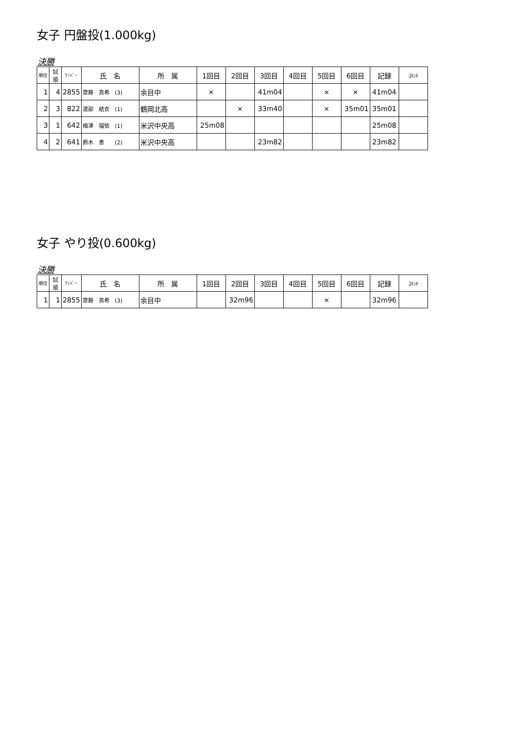女子 円盤投(1.000kg)
決勝
| 順位 | 試 順 | ﾅﾝﾊﾞｰ | 氏 名 | 所 属 | 1回目 | 2回目 | 3回目 | 4回目 | 5回目 | 6回目 | 記録 | ｺﾒﾝﾄ |
| --- | --- | --- | --- | --- | --- | --- | --- | --- | --- | --- | --- | --- |
| 1 | 4 | 2855 | 齋藤 真希 (3) | 余目中 | × | | 41m04 | | × | × | 41m04 | |
| 2 | 3 | 822 | 渡部 結衣 (1) | 鶴岡北高 | | × | 33m40 | | × | 35m01 | 35m01 | |
| 3 | 1 | 642 | 梅津 瑠依 (1) | 米沢中央高 | 25m08 | | | | | | 25m08 | |
| 4 | 2 | 641 | 鈴木 恵 (2) | 米沢中央高 | | | 23m82 | | | | 23m82 | |
女子 やり投(0.600kg)
決勝
| 順位 | 試 順 | ﾅﾝﾊﾞｰ | 氏 名 | 所 属 | 1回目 | 2回目 | 3回目 | 4回目 | 5回目 | 6回目 | 記録 | ｺﾒﾝﾄ |
| --- | --- | --- | --- | --- | --- | --- | --- | --- | --- | --- | --- | --- |
| 1 | 1 | 2855 | 齋藤 真希 (3) | 余目中 | | 32m96 | | | × | | 32m96 | |